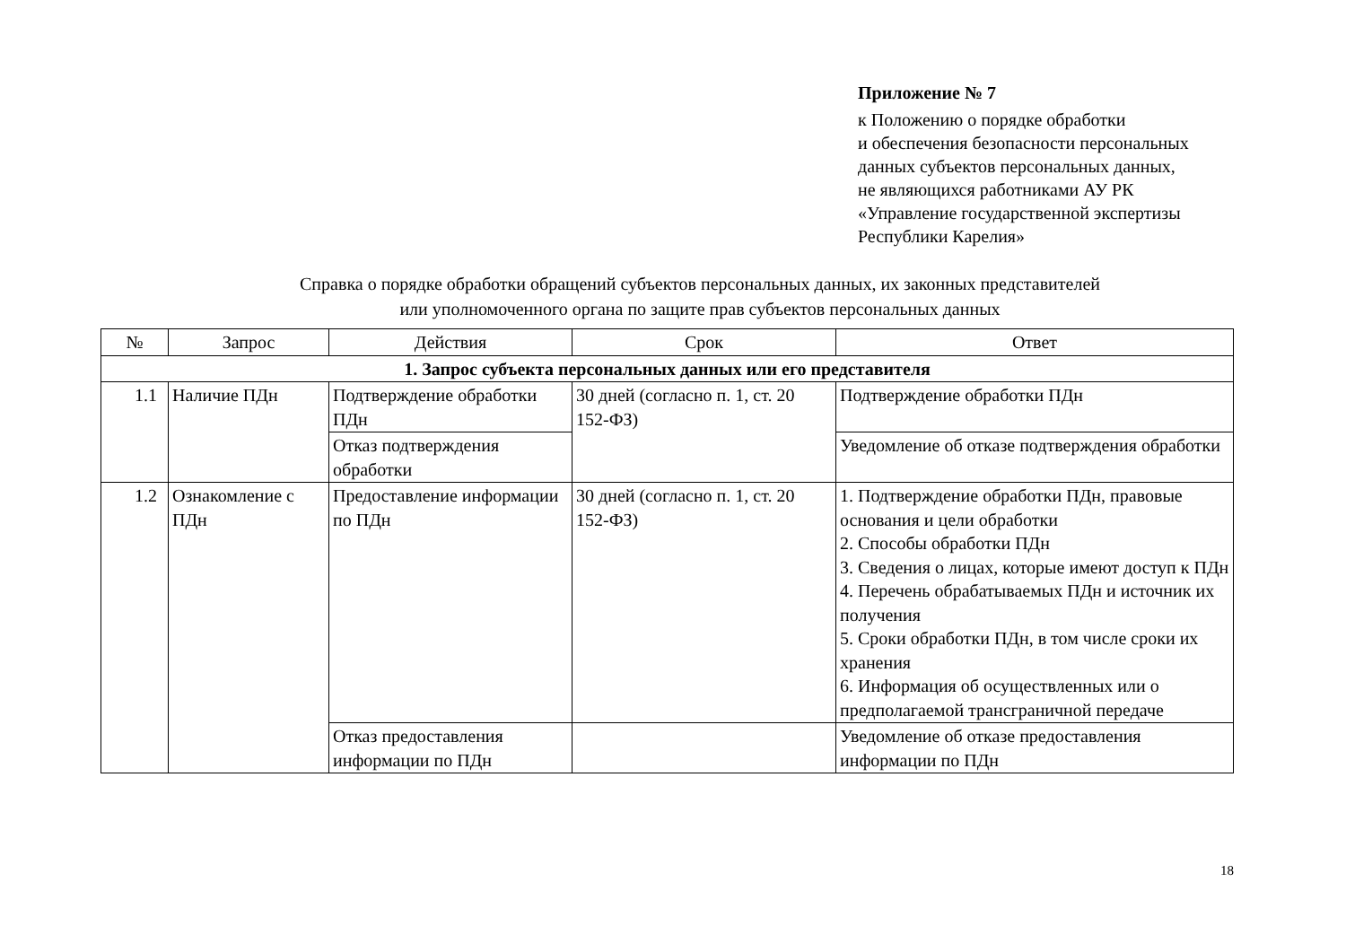Приложение № 7
к Положению о порядке обработки
и обеспечения безопасности персональных
данных субъектов персональных данных,
не являющихся работниками АУ РК
«Управление государственной экспертизы
Республики Карелия»
Справка о порядке обработки обращений субъектов персональных данных, их законных представителей
или уполномоченного органа по защите прав субъектов персональных данных
| № | Запрос | Действия | Срок | Ответ |
| --- | --- | --- | --- | --- |
| 1. Запрос субъекта персональных данных или его представителя | | | | |
| 1.1 | Наличие ПДн | Подтверждение обработки ПДн | 30 дней (согласно п. 1, ст. 20 152-ФЗ) | Подтверждение обработки ПДн |
| | | Отказ подтверждения обработки | | Уведомление об отказе подтверждения обработки |
| 1.2 | Ознакомление с ПДн | Предоставление информации по ПДн | 30 дней (согласно п. 1, ст. 20 152-ФЗ) | 1. Подтверждение обработки ПДн, правовые основания и цели обработки 2. Способы обработки ПДн 3. Сведения о лицах, которые имеют доступ к ПДн 4. Перечень обрабатываемых ПДн и источник их получения 5. Сроки обработки ПДн, в том числе сроки их хранения 6. Информация об осуществленных или о предполагаемой трансграничной передаче |
| | | Отказ предоставления информации по ПДн | | Уведомление об отказе предоставления информации по ПДн |
18